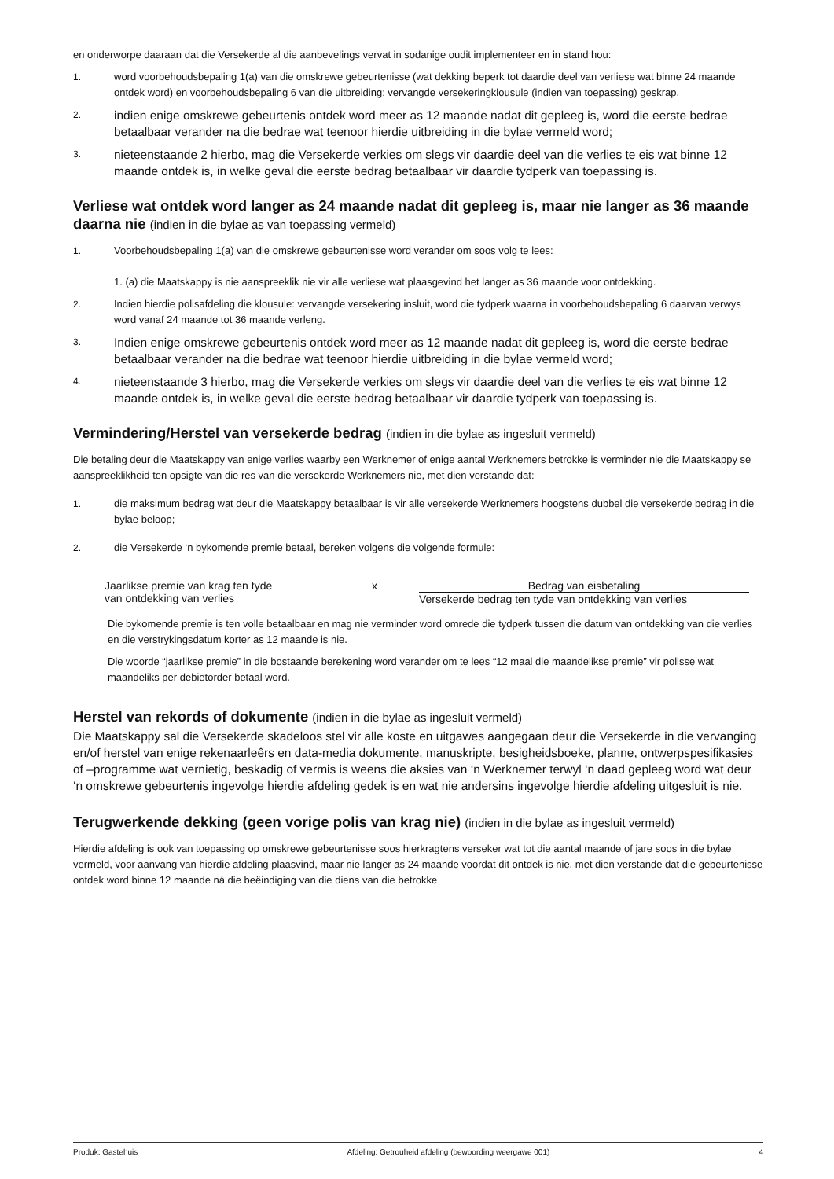en onderworpe daaraan dat die Versekerde al die aanbevelings vervat in sodanige oudit implementeer en in stand hou:
1. word voorbehoudsbepaling 1(a) van die omskrewe gebeurtenisse (wat dekking beperk tot daardie deel van verliese wat binne 24 maande ontdek word) en voorbehoudsbepaling 6 van die uitbreiding: vervangde versekeringklousule (indien van toepassing) geskrap.
2.
indien enige omskrewe gebeurtenis ontdek word meer as 12 maande nadat dit gepleeg is, word die eerste bedrae betaalbaar verander na die bedrae wat teenoor hierdie uitbreiding in die bylae vermeld word;
3.
nieteenstaande 2 hierbo, mag die Versekerde verkies om slegs vir daardie deel van die verlies te eis wat binne 12 maande ontdek is, in welke geval die eerste bedrag betaalbaar vir daardie tydperk van toepassing is.
Verliese wat ontdek word langer as 24 maande nadat dit gepleeg is, maar nie langer as 36 maande daarna nie (indien in die bylae as van toepassing vermeld)
1. Voorbehoudsbepaling 1(a) van die omskrewe gebeurtenisse word verander om soos volg te lees:
1. (a) die Maatskappy is nie aanspreeklik nie vir alle verliese wat plaasgevind het langer as 36 maande voor ontdekking.
2. Indien hierdie polisafdeling die klousule: vervangde versekering insluit, word die tydperk waarna in voorbehoudsbepaling 6 daarvan verwys word vanaf 24 maande tot 36 maande verleng.
3.
Indien enige omskrewe gebeurtenis ontdek word meer as 12 maande nadat dit gepleeg is, word die eerste bedrae betaalbaar verander na die bedrae wat teenoor hierdie uitbreiding in die bylae vermeld word;
4.
nieteenstaande 3 hierbo, mag die Versekerde verkies om slegs vir daardie deel van die verlies te eis wat binne 12 maande ontdek is, in welke geval die eerste bedrag betaalbaar vir daardie tydperk van toepassing is.
Vermindering/Herstel van versekerde bedrag (indien in die bylae as ingesluit vermeld)
Die betaling deur die Maatskappy van enige verlies waarby een Werknemer of enige aantal Werknemers betrokke is verminder nie die Maatskappy se aanspreeklikheid ten opsigte van die res van die versekerde Werknemers nie, met dien verstande dat:
1. die maksimum bedrag wat deur die Maatskappy betaalbaar is vir alle versekerde Werknemers hoogstens dubbel die versekerde bedrag in die bylae beloop;
2. die Versekerde ‘n bykomende premie betaal, bereken volgens die volgende formule:
Jaarlikse premie van krag ten tyde
van ontdekking van verlies
x Bedrag van eisbetaling
Versekerde bedrag ten tyde van ontdekking van verlies
Die bykomende premie is ten volle betaalbaar en mag nie verminder word omrede die tydperk tussen die datum van ontdekking van die verlies en die verstrykingsdatum korter as 12 maande is nie.
Die woorde “jaarlikse premie” in die bostaande berekening word verander om te lees “12 maal die maandelikse premie” vir polisse wat maandeliks per debietorder betaal word.
Herstel van rekords of dokumente (indien in die bylae as ingesluit vermeld)
Die Maatskappy sal die Versekerde skadeloos stel vir alle koste en uitgawes aangegaan deur die Versekerde in die vervanging en/of herstel van enige rekenaarleêrs en data-media dokumente, manuskripte, besigheidsboeke, planne, ontwerpspesifikasies of –programme wat vernietig, beskadig of vermis is weens die aksies van ‘n Werknemer terwyl ‘n daad gepleeg word wat deur ‘n omskrewe gebeurtenis ingevolge hierdie afdeling gedek is en wat nie andersins ingevolge hierdie afdeling uitgesluit is nie.
Terugwerkende dekking (geen vorige polis van krag nie) (indien in die bylae as ingesluit vermeld)
Hierdie afdeling is ook van toepassing op omskrewe gebeurtenisse soos hierkragtens verseker wat tot die aantal maande of jare soos in die bylae vermeld, voor aanvang van hierdie afdeling plaasvind, maar nie langer as 24 maande voordat dit ontdek is nie, met dien verstande dat die gebeurtenisse ontdek word binne 12 maande ná die beëindiging van die diens van die betrokke
Produk: Gastehuis Afdeling: Getrouheid afdeling (bewoording weergawe 001) 4